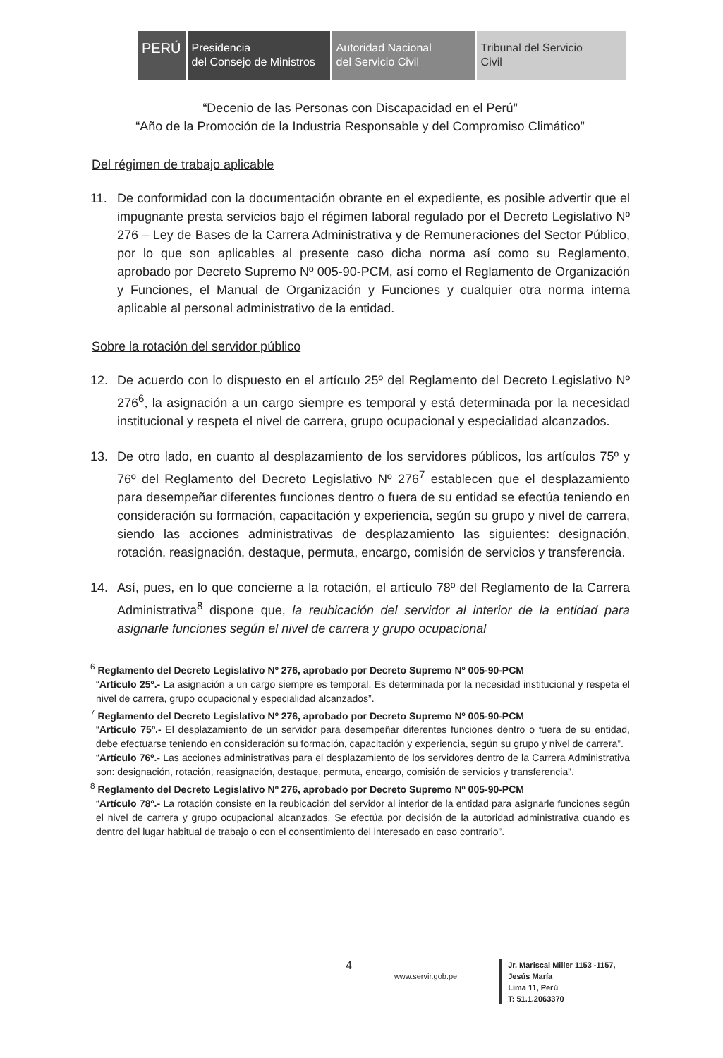PERÚ
Presidencia
del Consejo de Ministros
Autoridad Nacional
del Servicio Civil
Tribunal del Servicio
Civil
“Decenio de las Personas con Discapacidad en el Perú”
“Año de la Promoción de la Industria Responsable y del Compromiso Climático”
Del régimen de trabajo aplicable
11. De conformidad con la documentación obrante en el expediente, es posible advertir que el impugnante presta servicios bajo el régimen laboral regulado por el Decreto Legislativo Nº 276 – Ley de Bases de la Carrera Administrativa y de Remuneraciones del Sector Público, por lo que son aplicables al presente caso dicha norma así como su Reglamento, aprobado por Decreto Supremo Nº 005-90-PCM, así como el Reglamento de Organización y Funciones, el Manual de Organización y Funciones y cualquier otra norma interna aplicable al personal administrativo de la entidad.
Sobre la rotación del servidor público
12. De acuerdo con lo dispuesto en el artículo 25º del Reglamento del Decreto Legislativo Nº 276<sup>6</sup>, la asignación a un cargo siempre es temporal y está determinada por la necesidad institucional y respeta el nivel de carrera, grupo ocupacional y especialidad alcanzados.
13. De otro lado, en cuanto al desplazamiento de los servidores públicos, los artículos 75º y 76º del Reglamento del Decreto Legislativo Nº 276<sup>7</sup> establecen que el desplazamiento para desempeñar diferentes funciones dentro o fuera de su entidad se efectúa teniendo en consideración su formación, capacitación y experiencia, según su grupo y nivel de carrera, siendo las acciones administrativas de desplazamiento las siguientes: designación, rotación, reasignación, destaque, permuta, encargo, comisión de servicios y transferencia.
14. Así, pues, en lo que concierne a la rotación, el artículo 78º del Reglamento de la Carrera Administrativa<sup>8</sup> dispone que, la reubicación del servidor al interior de la entidad para asignarle funciones según el nivel de carrera y grupo ocupacional
<sup>6</sup> Reglamento del Decreto Legislativo Nº 276, aprobado por Decreto Supremo Nº 005-90-PCM
“Artículo 25º.- La asignación a un cargo siempre es temporal. Es determinada por la necesidad institucional y respeta el nivel de carrera, grupo ocupacional y especialidad alcanzados”.
<sup>7</sup> Reglamento del Decreto Legislativo Nº 276, aprobado por Decreto Supremo Nº 005-90-PCM
“Artículo 75º.- El desplazamiento de un servidor para desempeñar diferentes funciones dentro o fuera de su entidad, debe efectuarse teniendo en consideración su formación, capacitación y experiencia, según su grupo y nivel de carrera”.
“Artículo 76º.- Las acciones administrativas para el desplazamiento de los servidores dentro de la Carrera Administrativa son: designación, rotación, reasignación, destaque, permuta, encargo, comisión de servicios y transferencia”.
<sup>8</sup> Reglamento del Decreto Legislativo Nº 276, aprobado por Decreto Supremo Nº 005-90-PCM
“Artículo 78º.- La rotación consiste en la reubicación del servidor al interior de la entidad para asignarle funciones según el nivel de carrera y grupo ocupacional alcanzados. Se efectúa por decisión de la autoridad administrativa cuando es dentro del lugar habitual de trabajo o con el consentimiento del interesado en caso contrario”.
4
www.servir.gob.pe
Jr. Mariscal Miller 1153 -1157,
Jesús María
Lima 11, Perú
T: 51.1.2063370